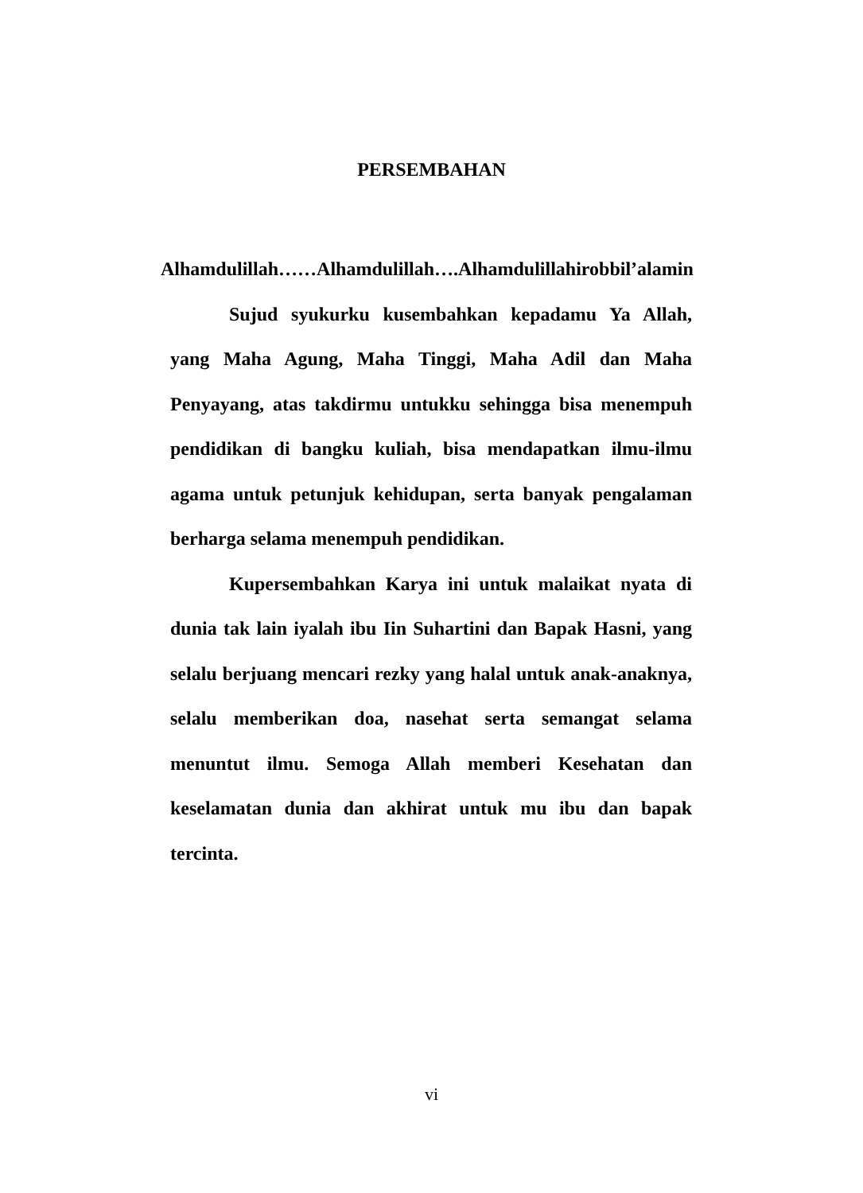PERSEMBAHAN
Alhamdulillah……Alhamdulillah….Alhamdulillahirobbil’alamin
Sujud syukurku kusembahkan kepadamu Ya Allah, yang Maha Agung, Maha Tinggi, Maha Adil dan Maha Penyayang, atas takdirmu untukku sehingga bisa menempuh pendidikan di bangku kuliah, bisa mendapatkan ilmu-ilmu agama untuk petunjuk kehidupan, serta banyak pengalaman berharga selama menempuh pendidikan.
Kupersembahkan Karya ini untuk malaikat nyata di dunia tak lain iyalah ibu Iin Suhartini dan Bapak Hasni, yang selalu berjuang mencari rezky yang halal untuk anak-anaknya, selalu memberikan doa, nasehat serta semangat selama menuntut ilmu. Semoga Allah memberi Kesehatan dan keselamatan dunia dan akhirat untuk mu ibu dan bapak tercinta.
vi